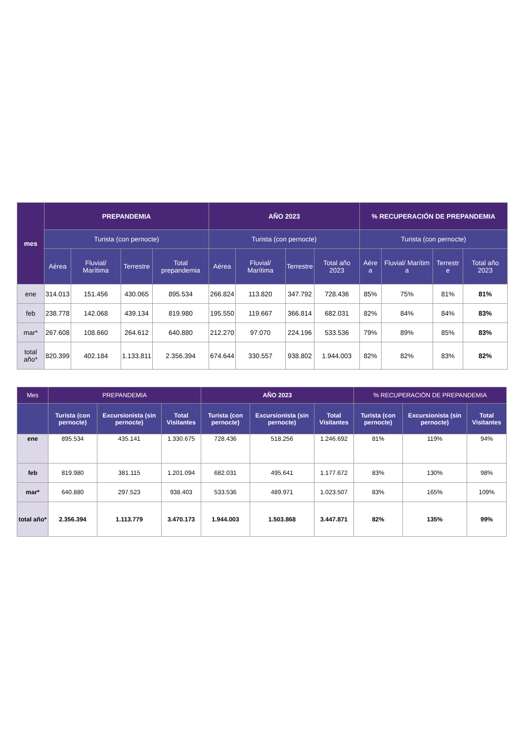| mes | PREPANDEMIA | | | | AÑO 2023 | | | | % RECUPERACIÓN DE PREPANDEMIA | | | |
| --- | --- | --- | --- | --- | --- | --- | --- | --- | --- | --- | --- | --- |
| | Turista (con pernocte) | | | | Turista (con pernocte) | | | | Turista (con pernocte) | | | |
| | Aérea | Fluvial/ Marítima | Terrestre | Total prepandemia | Aérea | Fluvial/ Marítima | Terrestre | Total año 2023 | Aére a | Fluvial/ Marítim a | Terrestr e | Total año 2023 |
| ene | 314.013 | 151.456 | 430.065 | 895.534 | 266.824 | 113.820 | 347.792 | 728.436 | 85% | 75% | 81% | 81% |
| feb | 238.778 | 142.068 | 439.134 | 819.980 | 195.550 | 119.667 | 366.814 | 682.031 | 82% | 84% | 84% | 83% |
| mar* | 267.608 | 108.660 | 264.612 | 640.880 | 212.270 | 97.070 | 224.196 | 533.536 | 79% | 89% | 85% | 83% |
| total año* | 820.399 | 402.184 | 1.133.811 | 2.356.394 | 674.644 | 330.557 | 938.802 | 1.944.003 | 82% | 82% | 83% | 82% |
| Mes | PREPANDEMIA | | | AÑO 2023 | | | % RECUPERACIÓN DE PREPANDEMIA | | |
| --- | --- | --- | --- | --- | --- | --- | --- | --- | --- |
| | Turista (con pernocte) | Excursionista (sin pernocte) | Total Visitantes | Turista (con pernocte) | Excursionista (sin pernocte) | Total Visitantes | Turista (con pernocte) | Excursionista (sin pernocte) | Total Visitantes |
| ene | 895.534 | 435.141 | 1.330.675 | 728.436 | 518.256 | 1.246.692 | 81% | 119% | 94% |
| feb | 819.980 | 381.115 | 1.201.094 | 682.031 | 495.641 | 1.177.672 | 83% | 130% | 98% |
| mar* | 640.880 | 297.523 | 938.403 | 533.536 | 489.971 | 1.023.507 | 83% | 165% | 109% |
| total año* | 2.356.394 | 1.113.779 | 3.470.173 | 1.944.003 | 1.503.868 | 3.447.871 | 82% | 135% | 99% |